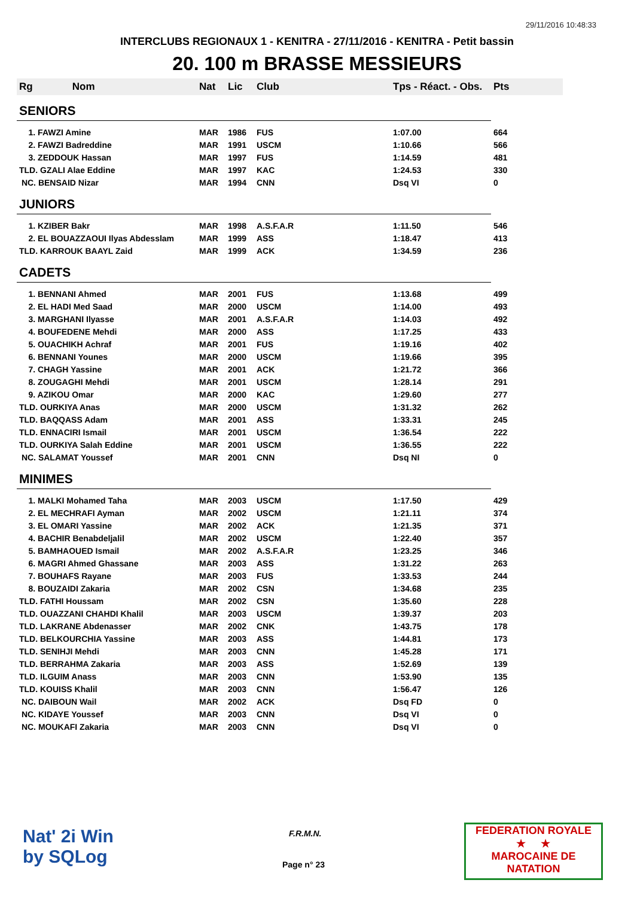29/11/2016 10:48:33
INTERCLUBS REGIONAUX 1 - KENITRA - 27/11/2016 - KENITRA - Petit bassin
20. 100 m BRASSE MESSIEURS
| Rg Nom | | Nat | Lic | Club | Tps - Réact. - Obs. | Pts |
| --- | --- | --- | --- | --- | --- | --- |
| SENIORS | | | | | | |
| 1. FAWZI Amine | | MAR | 1986 | FUS | 1:07.00 | 664 |
| 2. FAWZI Badreddine | | MAR | 1991 | USCM | 1:10.66 | 566 |
| 3. ZEDDOUK Hassan | | MAR | 1997 | FUS | 1:14.59 | 481 |
| TLD. GZALI Alae Eddine | | MAR | 1997 | KAC | 1:24.53 | 330 |
| NC. BENSAID Nizar | | MAR | 1994 | CNN | Dsq VI | 0 |
| JUNIORS | | | | | | |
| 1. KZIBER Bakr | | MAR | 1998 | A.S.F.A.R | 1:11.50 | 546 |
| 2. EL BOUAZZAOUI Ilyas Abdesslam | | MAR | 1999 | ASS | 1:18.47 | 413 |
| TLD. KARROUK BAAYL Zaid | | MAR | 1999 | ACK | 1:34.59 | 236 |
| CADETS | | | | | | |
| 1. BENNANI Ahmed | | MAR | 2001 | FUS | 1:13.68 | 499 |
| 2. EL HADI Med Saad | | MAR | 2000 | USCM | 1:14.00 | 493 |
| 3. MARGHANI Ilyasse | | MAR | 2001 | A.S.F.A.R | 1:14.03 | 492 |
| 4. BOUFEDENE Mehdi | | MAR | 2000 | ASS | 1:17.25 | 433 |
| 5. OUACHIKH Achraf | | MAR | 2001 | FUS | 1:19.16 | 402 |
| 6. BENNANI Younes | | MAR | 2000 | USCM | 1:19.66 | 395 |
| 7. CHAGH Yassine | | MAR | 2001 | ACK | 1:21.72 | 366 |
| 8. ZOUGAGHI Mehdi | | MAR | 2001 | USCM | 1:28.14 | 291 |
| 9. AZIKOU Omar | | MAR | 2000 | KAC | 1:29.60 | 277 |
| TLD. OURKIYA Anas | | MAR | 2000 | USCM | 1:31.32 | 262 |
| TLD. BAQQASS Adam | | MAR | 2001 | ASS | 1:33.31 | 245 |
| TLD. ENNACIRI Ismail | | MAR | 2001 | USCM | 1:36.54 | 222 |
| TLD. OURKIYA Salah Eddine | | MAR | 2001 | USCM | 1:36.55 | 222 |
| NC. SALAMAT Youssef | | MAR | 2001 | CNN | Dsq NI | 0 |
| MINIMES | | | | | | |
| 1. MALKI Mohamed Taha | | MAR | 2003 | USCM | 1:17.50 | 429 |
| 2. EL MECHRAFI Ayman | | MAR | 2002 | USCM | 1:21.11 | 374 |
| 3. EL OMARI Yassine | | MAR | 2002 | ACK | 1:21.35 | 371 |
| 4. BACHIR Benabdeljalil | | MAR | 2002 | USCM | 1:22.40 | 357 |
| 5. BAMHAOUED Ismail | | MAR | 2002 | A.S.F.A.R | 1:23.25 | 346 |
| 6. MAGRI Ahmed Ghassane | | MAR | 2003 | ASS | 1:31.22 | 263 |
| 7. BOUHAFS Rayane | | MAR | 2003 | FUS | 1:33.53 | 244 |
| 8. BOUZAIDI Zakaria | | MAR | 2002 | CSN | 1:34.68 | 235 |
| TLD. FATHI Houssam | | MAR | 2002 | CSN | 1:35.60 | 228 |
| TLD. OUAZZANI CHAHDI Khalil | | MAR | 2003 | USCM | 1:39.37 | 203 |
| TLD. LAKRANE Abdenasser | | MAR | 2002 | CNK | 1:43.75 | 178 |
| TLD. BELKOURCHIA Yassine | | MAR | 2003 | ASS | 1:44.81 | 173 |
| TLD. SENIHJI Mehdi | | MAR | 2003 | CNN | 1:45.28 | 171 |
| TLD. BERRAHMA Zakaria | | MAR | 2003 | ASS | 1:52.69 | 139 |
| TLD. ILGUIM Anass | | MAR | 2003 | CNN | 1:53.90 | 135 |
| TLD. KOUISS Khalil | | MAR | 2003 | CNN | 1:56.47 | 126 |
| NC. DAIBOUN Wail | | MAR | 2002 | ACK | Dsq FD | 0 |
| NC. KIDAYE Youssef | | MAR | 2003 | CNN | Dsq VI | 0 |
| NC. MOUKAFI Zakaria | | MAR | 2003 | CNN | Dsq VI | 0 |
Nat' 2i Win
by SQLog
F.R.M.N.
Page n° 23
FEDERATION ROYALE
★ ★
MAROCAINE DE NATATION